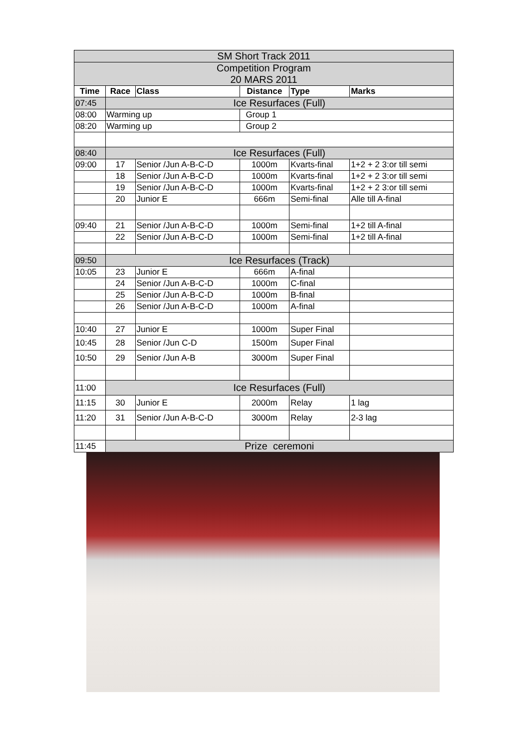| SM Short Track 2011 | | | | | |
| Competition Program 20 MARS 2011 | | | | | |
| Time | Race | Class | Distance | Type | Marks |
| 07:45 | Ice Resurfaces (Full) | | | | |
| 08:00 | Warming up | | Group 1 | | |
| 08:20 | Warming up | | Group 2 | | |
| 08:40 | Ice Resurfaces (Full) | | | | |
| 09:00 | 17 | Senior /Jun A-B-C-D | 1000m | Kvarts-final | 1+2 + 2 3:or till semi |
| | 18 | Senior /Jun A-B-C-D | 1000m | Kvarts-final | 1+2 + 2 3:or till semi |
| | 19 | Senior /Jun A-B-C-D | 1000m | Kvarts-final | 1+2 + 2 3:or till semi |
| | 20 | Junior E | 666m | Semi-final | Alle till A-final |
| 09:40 | 21 | Senior /Jun A-B-C-D | 1000m | Semi-final | 1+2 till A-final |
| | 22 | Senior /Jun A-B-C-D | 1000m | Semi-final | 1+2 till A-final |
| 09:50 | Ice Resurfaces (Track) | | | | |
| 10:05 | 23 | Junior E | 666m | A-final | |
| | 24 | Senior /Jun A-B-C-D | 1000m | C-final | |
| | 25 | Senior /Jun A-B-C-D | 1000m | B-final | |
| | 26 | Senior /Jun A-B-C-D | 1000m | A-final | |
| 10:40 | 27 | Junior E | 1000m | Super Final | |
| 10:45 | 28 | Senior /Jun C-D | 1500m | Super Final | |
| 10:50 | 29 | Senior /Jun A-B | 3000m | Super Final | |
| 11:00 | Ice Resurfaces (Full) | | | | |
| 11:15 | 30 | Junior E | 2000m | Relay | 1 lag |
| 11:20 | 31 | Senior /Jun A-B-C-D | 3000m | Relay | 2-3 lag |
| 11:45 | Prize ceremoni | | | | |